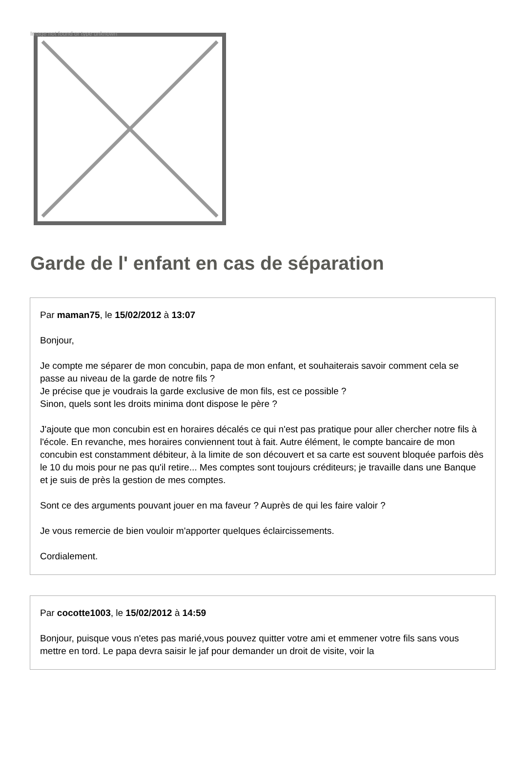Image not found or type unknown
Garde de l' enfant en cas de séparation
Par maman75, le 15/02/2012 à 13:07
Bonjour,
Je compte me séparer de mon concubin, papa de mon enfant, et souhaiterais savoir comment cela se passe au niveau de la garde de notre fils ?
Je précise que je voudrais la garde exclusive de mon fils, est ce possible ?
Sinon, quels sont les droits minima dont dispose le père ?
J'ajoute que mon concubin est en horaires décalés ce qui n'est pas pratique pour aller chercher notre fils à l'école. En revanche, mes horaires conviennent tout à fait. Autre élément, le compte bancaire de mon concubin est constamment débiteur, à la limite de son découvert et sa carte est souvent bloquée parfois dès le 10 du mois pour ne pas qu'il retire... Mes comptes sont toujours créditeurs; je travaille dans une Banque et je suis de près la gestion de mes comptes.
Sont ce des arguments pouvant jouer en ma faveur ? Auprès de qui les faire valoir ?
Je vous remercie de bien vouloir m'apporter quelques éclaircissements.
Cordialement.
Par cocotte1003, le 15/02/2012 à 14:59
Bonjour, puisque vous n'etes pas marié,vous pouvez quitter votre ami et emmener votre fils sans vous mettre en tord. Le papa devra saisir le jaf pour demander un droit de visite, voir la